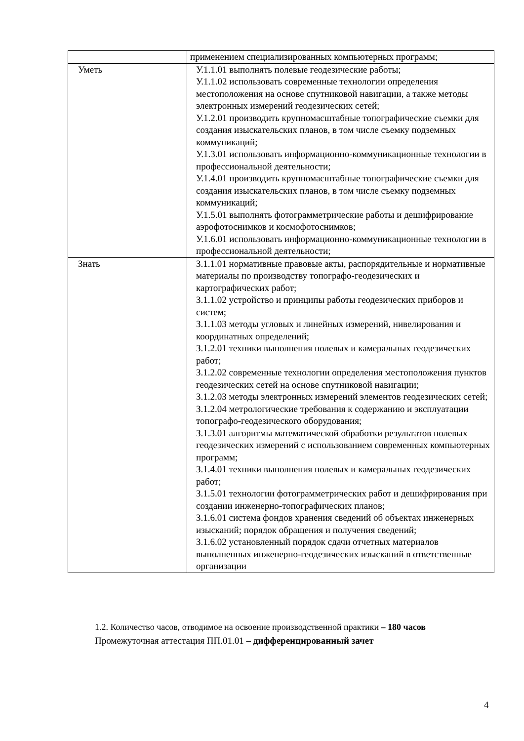| | применением специализированных компьютерных программ; |
| Уметь | У.1.1.01 выполнять полевые геодезические работы; У.1.1.02 использовать современные технологии определения местоположения на основе спутниковой навигации, а также методы электронных измерений геодезических сетей; У.1.2.01 производить крупномасштабные топографические съемки для создания изыскательских планов, в том числе съемку подземных коммуникаций; У.1.3.01 использовать информационно-коммуникационные технологии в профессиональной деятельности; У.1.4.01 производить крупномасштабные топографические съемки для создания изыскательских планов, в том числе съемку подземных коммуникаций; У.1.5.01 выполнять фотограмметрические работы и дешифрирование аэрофотоснимков и космофотоснимков; У.1.6.01 использовать информационно-коммуникационные технологии в профессиональной деятельности; |
| Знать | З.1.1.01 нормативные правовые акты, распорядительные и нормативные материалы по производству топографо-геодезических и картографических работ; З.1.1.02 устройство и принципы работы геодезических приборов и систем; З.1.1.03 методы угловых и линейных измерений, нивелирования и координатных определений; З.1.2.01 техники выполнения полевых и камеральных геодезических работ; З.1.2.02 современные технологии определения местоположения пунктов геодезических сетей на основе спутниковой навигации; З.1.2.03 методы электронных измерений элементов геодезических сетей; З.1.2.04 метрологические требования к содержанию и эксплуатации топографо-геодезического оборудования; З.1.3.01 алгоритмы математической обработки результатов полевых геодезических измерений с использованием современных компьютерных программ; З.1.4.01 техники выполнения полевых и камеральных геодезических работ; З.1.5.01 технологии фотограмметрических работ и дешифрирования при создании инженерно-топографических планов; З.1.6.01 система фондов хранения сведений об объектах инженерных изысканий; порядок обращения и получения сведений; З.1.6.02 установленный порядок сдачи отчетных материалов выполненных инженерно-геодезических изысканий в ответственные организации |
1.2. Количество часов, отводимое на освоение производственной практики – 180 часов
Промежуточная аттестация ПП.01.01 – дифференцированный зачет
4